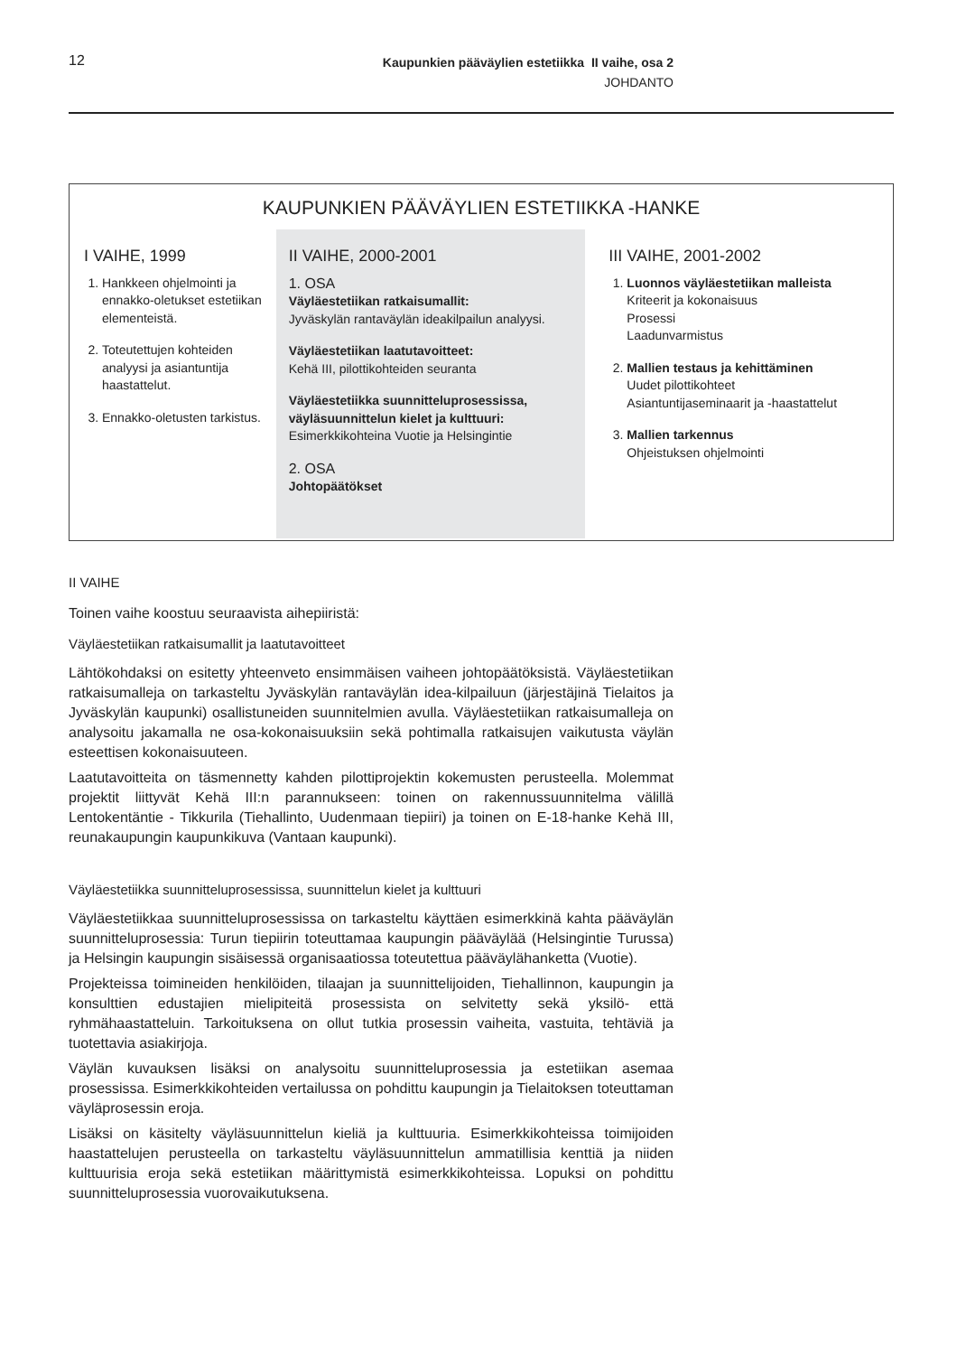12
Kaupunkien pääväylien estetiikka II vaihe, osa 2
JOHDANTO
KAUPUNKIEN PÄÄVÄYLIEN ESTETIIKKA -HANKE
I VAIHE, 1999
1. Hankkeen ohjelmointi ja ennakko-oletukset estetiikan elementeistä.
2. Toteutettujen kohteiden analyysi ja asiantuntija haastattelut.
3. Ennakko-oletusten tarkistus.
II VAIHE, 2000-2001
1. OSA
Väyläestetiikan ratkaisumallit:
Jyväskylän rantaväylän ideakilpailun analyysi.
Väyläestetiikan laatutavoitteet:
Kehä III, pilottikohteiden seuranta
Väyläestetiikka suunnitteluprosessissa, väyläsuunnittelun kielet ja kulttuuri:
Esimerkkikohteina Vuotie ja Helsingintie
2. OSA
Johtopäätökset
III VAIHE, 2001-2002
1. Luonnos väyläestetiikan malleista
Kriteerit ja kokonaisuus
Prosessi
Laadunvarmistus
2. Mallien testaus ja kehittäminen
Uudet pilottikohteet
Asiantuntijaseminaarit ja -haastattelut
3. Mallien tarkennus
Ohjeistuksen ohjelmointi
II VAIHE
Toinen vaihe koostuu seuraavista aihepiiristä:
Väyläestetiikan ratkaisumallit ja laatutavoitteet
Lähtökohdaksi on esitetty yhteenveto ensimmäisen vaiheen johtopäätöksistä. Väyläestetiikan ratkaisumalleja on tarkasteltu Jyväskylän rantaväylän idea-kilpailuun (järjestäjinä Tielaitos ja Jyväskylän kaupunki) osallistuneiden suunnitelmien avulla. Väyläestetiikan ratkaisumalleja on analysoitu jakamalla ne osa-kokonaisuuksiin sekä pohtimalla ratkaisujen vaikutusta väylän esteettisen kokonaisuuteen.
Laatutavoitteita on täsmennetty kahden pilottiprojektin kokemusten perusteella. Molemmat projektit liittyvät Kehä III:n parannukseen: toinen on rakennussuunnitelma välillä Lentokentäntie - Tikkurila (Tiehallinto, Uudenmaan tiepiiri) ja toinen on E-18-hanke Kehä III, reunakaupungin kaupunkikuva (Vantaan kaupunki).
Väyläestetiikka suunnitteluprosessissa, suunnittelun kielet ja kulttuuri
Väyläestetiikkaa suunnitteluprosessissa on tarkasteltu käyttäen esimerkkinä kahta pääväylän suunnitteluprosessia: Turun tiepiirin toteuttamaa kaupungin pääväylää (Helsingintie Turussa) ja Helsingin kaupungin sisäisessä organisaatiossa toteutettua pääväylähanketta (Vuotie).
Projekteissa toimineiden henkilöiden, tilaajan ja suunnittelijoiden, Tiehallinnon, kaupungin ja konsulttien edustajien mielipiteitä prosessista on selvitetty sekä yksilö- että ryhmähaastatteluin. Tarkoituksena on ollut tutkia prosessin vaiheita, vastuita, tehtäviä ja tuotettavia asiakirjoja.
Väylän kuvauksen lisäksi on analysoitu suunnitteluprosessia ja estetiikan asemaa prosessissa. Esimerkkikohteiden vertailussa on pohdittu kaupungin ja Tielaitoksen toteuttaman väyläprosessin eroja.
Lisäksi on käsitelty väyläsuunnittelun kieliä ja kulttuuria. Esimerkkikohteissa toimijoiden haastattelujen perusteella on tarkasteltu väyläsuunnittelun ammatillisia kenttiä ja niiden kulttuurisia eroja sekä estetiikan määrittymistä esimerkkikohteissa. Lopuksi on pohdittu suunnitteluprosessia vuorovaikutuksena.